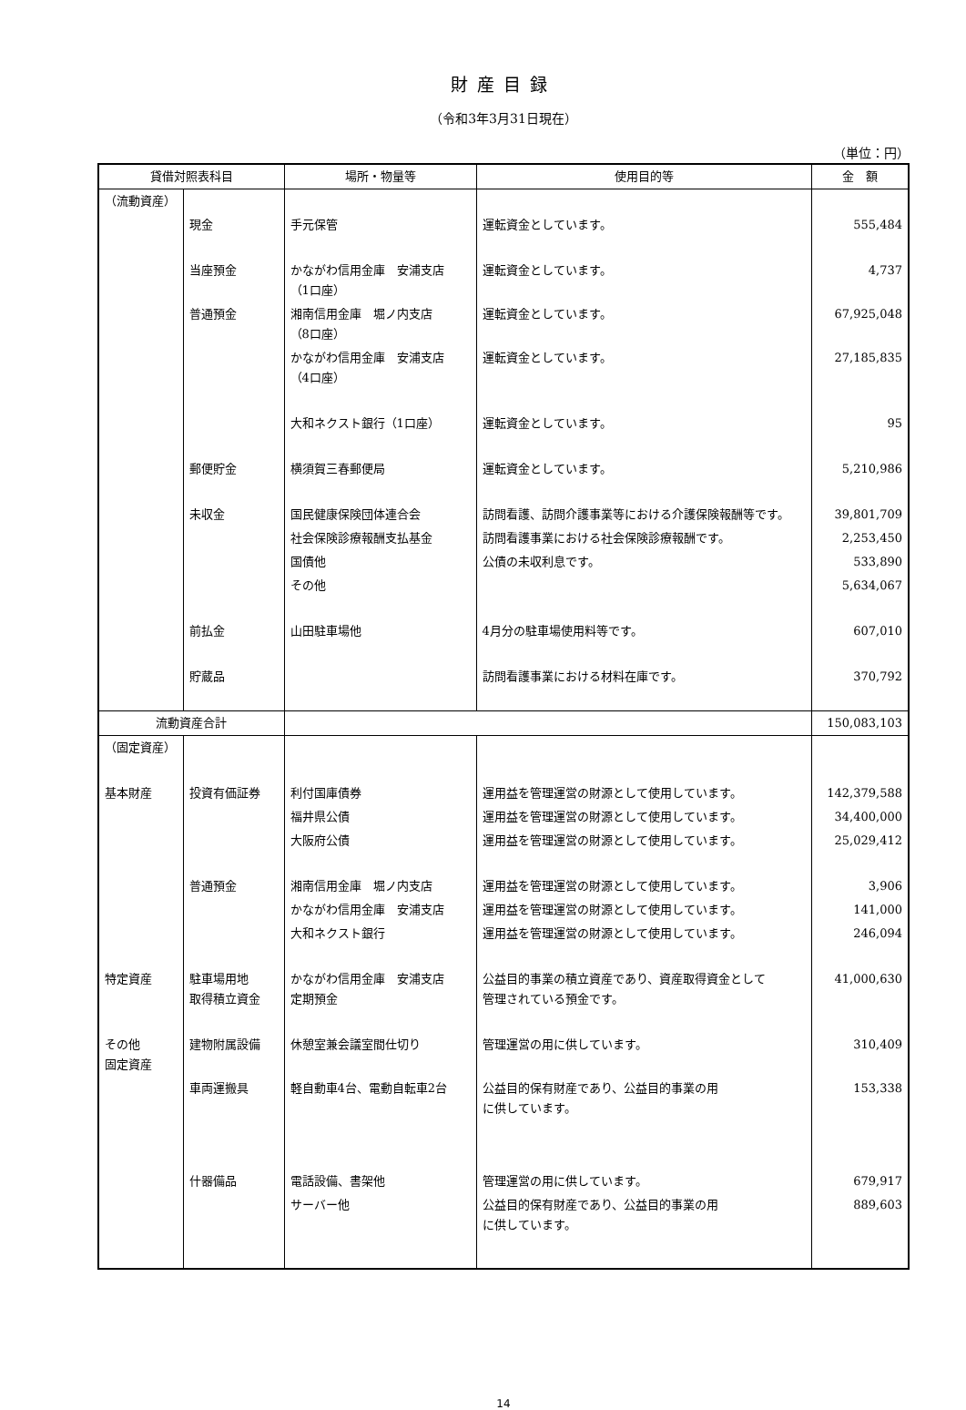財産目録
（令和3年3月31日現在）
（単位：円）
| 貸借対照表科目 | | 場所・物量等 | 使用目的等 | 金 額 |
| --- | --- | --- | --- | --- |
| （流動資産） | | | | |
| | 現金 | 手元保管 | 運転資金としています。 | 555,484 |
| | 当座預金 | かながわ信用金庫 安浦支店 （1口座） | 運転資金としています。 | 4,737 |
| | 普通預金 | 湘南信用金庫 堀ノ内支店 （8口座） | 運転資金としています。 | 67,925,048 |
| | | かながわ信用金庫 安浦支店 （4口座） | 運転資金としています。 | 27,185,835 |
| | | 大和ネクスト銀行（1口座） | 運転資金としています。 | 95 |
| | 郵便貯金 | 横須賀三春郵便局 | 運転資金としています。 | 5,210,986 |
| | 未収金 | 国民健康保険団体連合会 | 訪問看護、訪問介護事業等における介護保険報酬等です。 | 39,801,709 |
| | | 社会保険診療報酬支払基金 | 訪問看護事業における社会保険診療報酬です。 | 2,253,450 |
| | | 国債他 | 公債の未収利息です。 | 533,890 |
| | | その他 | | 5,634,067 |
| | 前払金 | 山田駐車場他 | 4月分の駐車場使用料等です。 | 607,010 |
| | 貯蔵品 | | 訪問看護事業における材料在庫です。 | 370,792 |
| 流動資産合計 | | | | 150,083,103 |
| （固定資産） | | | | |
| 基本財産 | 投資有価証券 | 利付国庫債券 | 運用益を管理運営の財源として使用しています。 | 142,379,588 |
| | | 福井県公債 | 運用益を管理運営の財源として使用しています。 | 34,400,000 |
| | | 大阪府公債 | 運用益を管理運営の財源として使用しています。 | 25,029,412 |
| | 普通預金 | 湘南信用金庫 堀ノ内支店 | 運用益を管理運営の財源として使用しています。 | 3,906 |
| | | かながわ信用金庫 安浦支店 | 運用益を管理運営の財源として使用しています。 | 141,000 |
| | | 大和ネクスト銀行 | 運用益を管理運営の財源として使用しています。 | 246,094 |
| 特定資産 | 駐車場用地 取得積立資金 | かながわ信用金庫 安浦支店 定期預金 | 公益目的事業の積立資産であり、資産取得資金として 管理されている預金です。 | 41,000,630 |
| その他 固定資産 | 建物附属設備 | 休憩室兼会議室間仕切り | 管理運営の用に供しています。 | 310,409 |
| | 車両運搬具 | 軽自動車4台、電動自転車2台 | 公益目的保有財産であり、公益目的事業の用 に供しています。 | 153,338 |
| | 什器備品 | 電話設備、書架他 | 管理運営の用に供しています。 | 679,917 |
| | | サーバー他 | 公益目的保有財産であり、公益目的事業の用 に供しています。 | 889,603 |
14